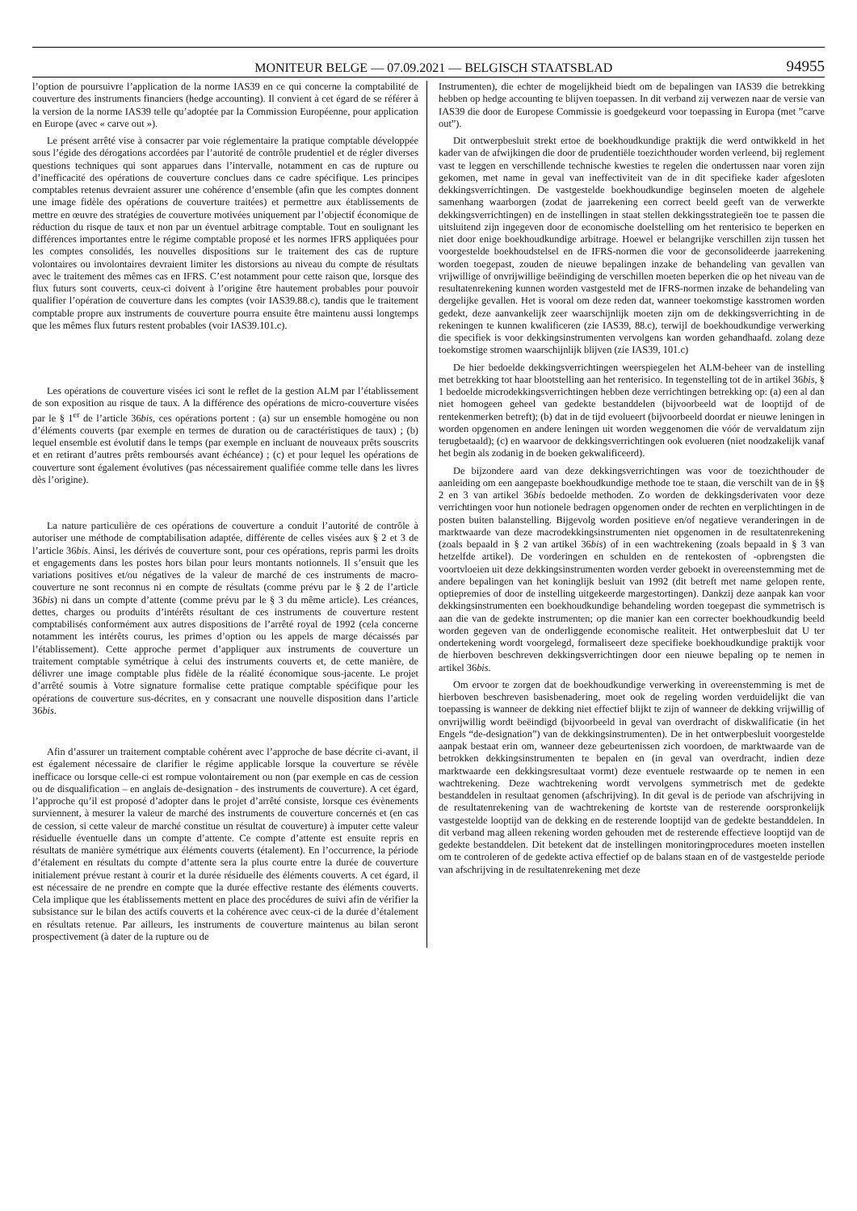MONITEUR BELGE — 07.09.2021 — BELGISCH STAATSBLAD 94955
l’option de poursuivre l’application de la norme IAS39 en ce qui concerne la comptabilité de couverture des instruments financiers (hedge accounting). Il convient à cet égard de se référer à la version de la norme IAS39 telle qu’adoptée par la Commission Européenne, pour application en Europe (avec « carve out »).
Le présent arrêté vise à consacrer par voie réglementaire la pratique comptable développée sous l’égide des dérogations accordées par l’autorité de contrôle prudentiel et de régler diverses questions techniques qui sont apparues dans l’intervalle, notamment en cas de rupture ou d’inefficacité des opérations de couverture conclues dans ce cadre spécifique. Les principes comptables retenus devraient assurer une cohérence d’ensemble (afin que les comptes donnent une image fidèle des opérations de couverture traitées) et permettre aux établissements de mettre en œuvre des stratégies de couverture motivées uniquement par l’objectif économique de réduction du risque de taux et non par un éventuel arbitrage comptable. Tout en soulignant les différences importantes entre le régime comptable proposé et les normes IFRS appliquées pour les comptes consolidés, les nouvelles dispositions sur le traitement des cas de rupture volontaires ou involontaires devraient limiter les distorsions au niveau du compte de résultats avec le traitement des mêmes cas en IFRS. C’est notamment pour cette raison que, lorsque des flux futurs sont couverts, ceux-ci doivent à l’origine être hautement probables pour pouvoir qualifier l’opération de couverture dans les comptes (voir IAS39.88.c), tandis que le traitement comptable propre aux instruments de couverture pourra ensuite être maintenu aussi longtemps que les mêmes flux futurs restent probables (voir IAS39.101.c).
Les opérations de couverture visées ici sont le reflet de la gestion ALM par l’établissement de son exposition au risque de taux. A la différence des opérations de micro-couverture visées par le § 1<sup>er</sup> de l’article 36bis, ces opérations portent : (a) sur un ensemble homogène ou non d’éléments couverts (par exemple en termes de duration ou de caractéristiques de taux) ; (b) lequel ensemble est évolutif dans le temps (par exemple en incluant de nouveaux prêts souscrits et en retirant d’autres prêts remboursés avant échéance) ; (c) et pour lequel les opérations de couverture sont également évolutives (pas nécessairement qualifiée comme telle dans les livres dès l’origine).
La nature particulière de ces opérations de couverture a conduit l’autorité de contrôle à autoriser une méthode de comptabilisation adaptée, différente de celles visées aux § 2 et 3 de l’article 36bis. Ainsi, les dérivés de couverture sont, pour ces opérations, repris parmi les droits et engagements dans les postes hors bilan pour leurs montants notionnels. Il s’ensuit que les variations positives et/ou négatives de la valeur de marché de ces instruments de macro-couverture ne sont reconnus ni en compte de résultats (comme prévu par le § 2 de l’article 36bis) ni dans un compte d’attente (comme prévu par le § 3 du même article). Les créances, dettes, charges ou produits d’intérêts résultant de ces instruments de couverture restent comptabilisés conformément aux autres dispositions de l’arrêté royal de 1992 (cela concerne notamment les intérêts courus, les primes d’option ou les appels de marge décaissés par l’établissement). Cette approche permet d’appliquer aux instruments de couverture un traitement comptable symétrique à celui des instruments couverts et, de cette manière, de délivrer une image comptable plus fidèle de la réalité économique sous-jacente. Le projet d’arrêté soumis à Votre signature formalise cette pratique comptable spécifique pour les opérations de couverture sus-décrites, en y consacrant une nouvelle disposition dans l’article 36bis.
Afin d’assurer un traitement comptable cohérent avec l’approche de base décrite ci-avant, il est également nécessaire de clarifier le régime applicable lorsque la couverture se révèle inefficace ou lorsque celle-ci est rompue volontairement ou non (par exemple en cas de cession ou de disqualification – en anglais de-designation - des instruments de couverture). A cet égard, l’approche qu’il est proposé d’adopter dans le projet d’arrêté consiste, lorsque ces évènements surviennent, à mesurer la valeur de marché des instruments de couverture concernés et (en cas de cession, si cette valeur de marché constitue un résultat de couverture) à imputer cette valeur résiduelle éventuelle dans un compte d’attente. Ce compte d’attente est ensuite repris en résultats de manière symétrique aux éléments couverts (étalement). En l’occurrence, la période d’étalement en résultats du compte d’attente sera la plus courte entre la durée de couverture initialement prévue restant à courir et la durée résiduelle des éléments couverts. A cet égard, il est nécessaire de ne prendre en compte que la durée effective restante des éléments couverts. Cela implique que les établissements mettent en place des procédures de suivi afin de vérifier la subsistance sur le bilan des actifs couverts et la cohérence avec ceux-ci de la durée d’étalement en résultats retenue. Par ailleurs, les instruments de couverture maintenus au bilan seront prospectivement (à dater de la rupture ou de
Instrumenten), die echter de mogelijkheid biedt om de bepalingen van IAS39 die betrekking hebben op hedge accounting te blijven toepassen. In dit verband zij verwezen naar de versie van IAS39 die door de Europese Commissie is goedgekeurd voor toepassing in Europa (met ”carve out”).
Dit ontwerpbesluit strekt ertoe de boekhoudkundige praktijk die werd ontwikkeld in het kader van de afwijkingen die door de prudentiële toezichthouder worden verleend, bij reglement vast te leggen en verschillende technische kwesties te regelen die ondertussen naar voren zijn gekomen, met name in geval van ineffectiviteit van de in dit specifieke kader afgesloten dekkingsverrichtingen. De vastgestelde boekhoudkundige beginselen moeten de algehele samenhang waarborgen (zodat de jaarrekening een correct beeld geeft van de verwerkte dekkingsverrichtingen) en de instellingen in staat stellen dekkingsstrategieën toe te passen die uitsluitend zijn ingegeven door de economische doelstelling om het renterisico te beperken en niet door enige boekhoudkundige arbitrage. Hoewel er belangrijke verschillen zijn tussen het voorgestelde boekhoudstelsel en de IFRS-normen die voor de geconsolideerde jaarrekening worden toegepast, zouden de nieuwe bepalingen inzake de behandeling van gevallen van vrijwillige of onvrijwillige beëindiging de verschillen moeten beperken die op het niveau van de resultatenrekening kunnen worden vastgesteld met de IFRS-normen inzake de behandeling van dergelijke gevallen. Het is vooral om deze reden dat, wanneer toekomstige kasstromen worden gedekt, deze aanvankelijk zeer waarschijnlijk moeten zijn om de dekkingsverrichting in de rekeningen te kunnen kwalificeren (zie IAS39, 88.c), terwijl de boekhoudkundige verwerking die specifiek is voor dekkingsinstrumenten vervolgens kan worden gehandhaafd. zolang deze toekomstige stromen waarschijnlijk blijven (zie IAS39, 101.c)
De hier bedoelde dekkingsverrichtingen weerspiegelen het ALM-beheer van de instelling met betrekking tot haar blootstelling aan het renterisico. In tegenstelling tot de in artikel 36bis, § 1 bedoelde microdekkingsverrichtingen hebben deze verrichtingen betrekking op: (a) een al dan niet homogeen geheel van gedekte bestanddelen (bijvoorbeeld wat de looptijd of de rentekenmerken betreft); (b) dat in de tijd evolueert (bijvoorbeeld doordat er nieuwe leningen in worden opgenomen en andere leningen uit worden weggenomen die vóór de vervaldatum zijn terugbetaald); (c) en waarvoor de dekkingsverrichtingen ook evolueren (niet noodzakelijk vanaf het begin als zodanig in de boeken gekwalificeerd).
De bijzondere aard van deze dekkingsverrichtingen was voor de toezichthouder de aanleiding om een aangepaste boekhoudkundige methode toe te staan, die verschilt van de in §§ 2 en 3 van artikel 36bis bedoelde methoden. Zo worden de dekkingsderivaten voor deze verrichtingen voor hun notionele bedragen opgenomen onder de rechten en verplichtingen in de posten buiten balanstelling. Bijgevolg worden positieve en/of negatieve veranderingen in de marktwaarde van deze macrodekkingsinstrumenten niet opgenomen in de resultatenrekening (zoals bepaald in § 2 van artikel 36bis) of in een wachtrekening (zoals bepaald in § 3 van hetzelfde artikel). De vorderingen en schulden en de rentekosten of -opbrengsten die voortvloeien uit deze dekkingsinstrumenten worden verder geboekt in overeenstemming met de andere bepalingen van het koninglijk besluit van 1992 (dit betreft met name gelopen rente, optiepremies of door de instelling uitgekeerde margestortingen). Dankzij deze aanpak kan voor dekkingsinstrumenten een boekhoudkundige behandeling worden toegepast die symmetrisch is aan die van de gedekte instrumenten; op die manier kan een correcter boekhoudkundig beeld worden gegeven van de onderliggende economische realiteit. Het ontwerpbesluit dat U ter ondertekening wordt voorgelegd, formaliseert deze specifieke boekhoudkundige praktijk voor de hierboven beschreven dekkingsverrichtingen door een nieuwe bepaling op te nemen in artikel 36bis.
Om ervoor te zorgen dat de boekhoudkundige verwerking in overeenstemming is met de hierboven beschreven basisbenadering, moet ook de regeling worden verduidelijkt die van toepassing is wanneer de dekking niet effectief blijkt te zijn of wanneer de dekking vrijwillig of onvrijwillig wordt beëindigd (bijvoorbeeld in geval van overdracht of diskwalificatie (in het Engels “de-designation”) van de dekkingsinstrumenten). De in het ontwerpbesluit voorgestelde aanpak bestaat erin om, wanneer deze gebeurtenissen zich voordoen, de marktwaarde van de betrokken dekkingsinstrumenten te bepalen en (in geval van overdracht, indien deze marktwaarde een dekkingsresultaat vormt) deze eventuele restwaarde op te nemen in een wachtrekening. Deze wachtrekening wordt vervolgens symmetrisch met de gedekte bestanddelen in resultaat genomen (afschrijving). In dit geval is de periode van afschrijving in de resultatenrekening van de wachtrekening de kortste van de resterende oorspronkelijk vastgestelde looptijd van de dekking en de resterende looptijd van de gedekte bestanddelen. In dit verband mag alleen rekening worden gehouden met de resterende effectieve looptijd van de gedekte bestanddelen. Dit betekent dat de instellingen monitoringprocedures moeten instellen om te controleren of de gedekte activa effectief op de balans staan en of de vastgestelde periode van afschrijving in de resultatenrekening met deze